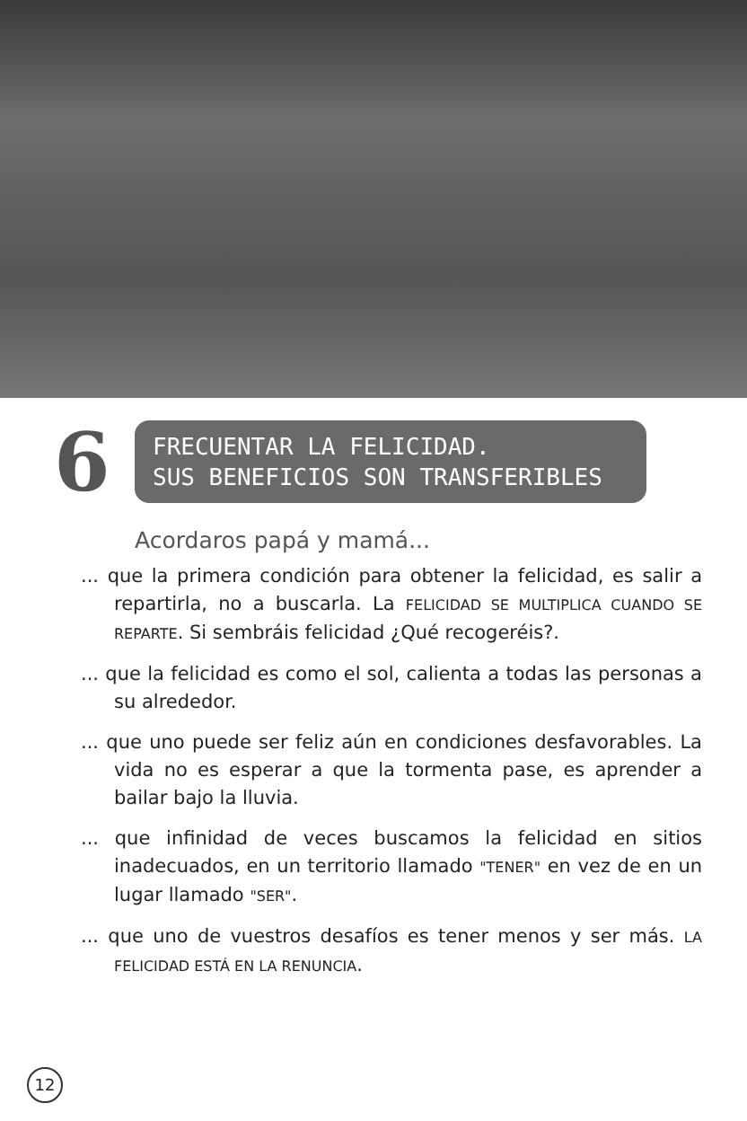6
FRECUENTAR LA FELICIDAD.
SUS BENEFICIOS SON TRANSFERIBLES
Acordaros papá y mamá...
... que la primera condición para obtener la felicidad, es salir a repartirla, no a buscarla. La FELICIDAD SE MULTIPLICA CUANDO SE REPARTE. Si sembráis felicidad ¿Qué recogeréis?.
... que la felicidad es como el sol, calienta a todas las personas a su alrededor.
... que uno puede ser feliz aún en condiciones desfavorables. La vida no es esperar a que la tormenta pase, es aprender a bailar bajo la lluvia.
... que infinidad de veces buscamos la felicidad en sitios inadecuados, en un territorio llamado "TENER" en vez de en un lugar llamado "SER".
... que uno de vuestros desafíos es tener menos y ser más. LA FELICIDAD ESTÁ EN LA RENUNCIA.
12